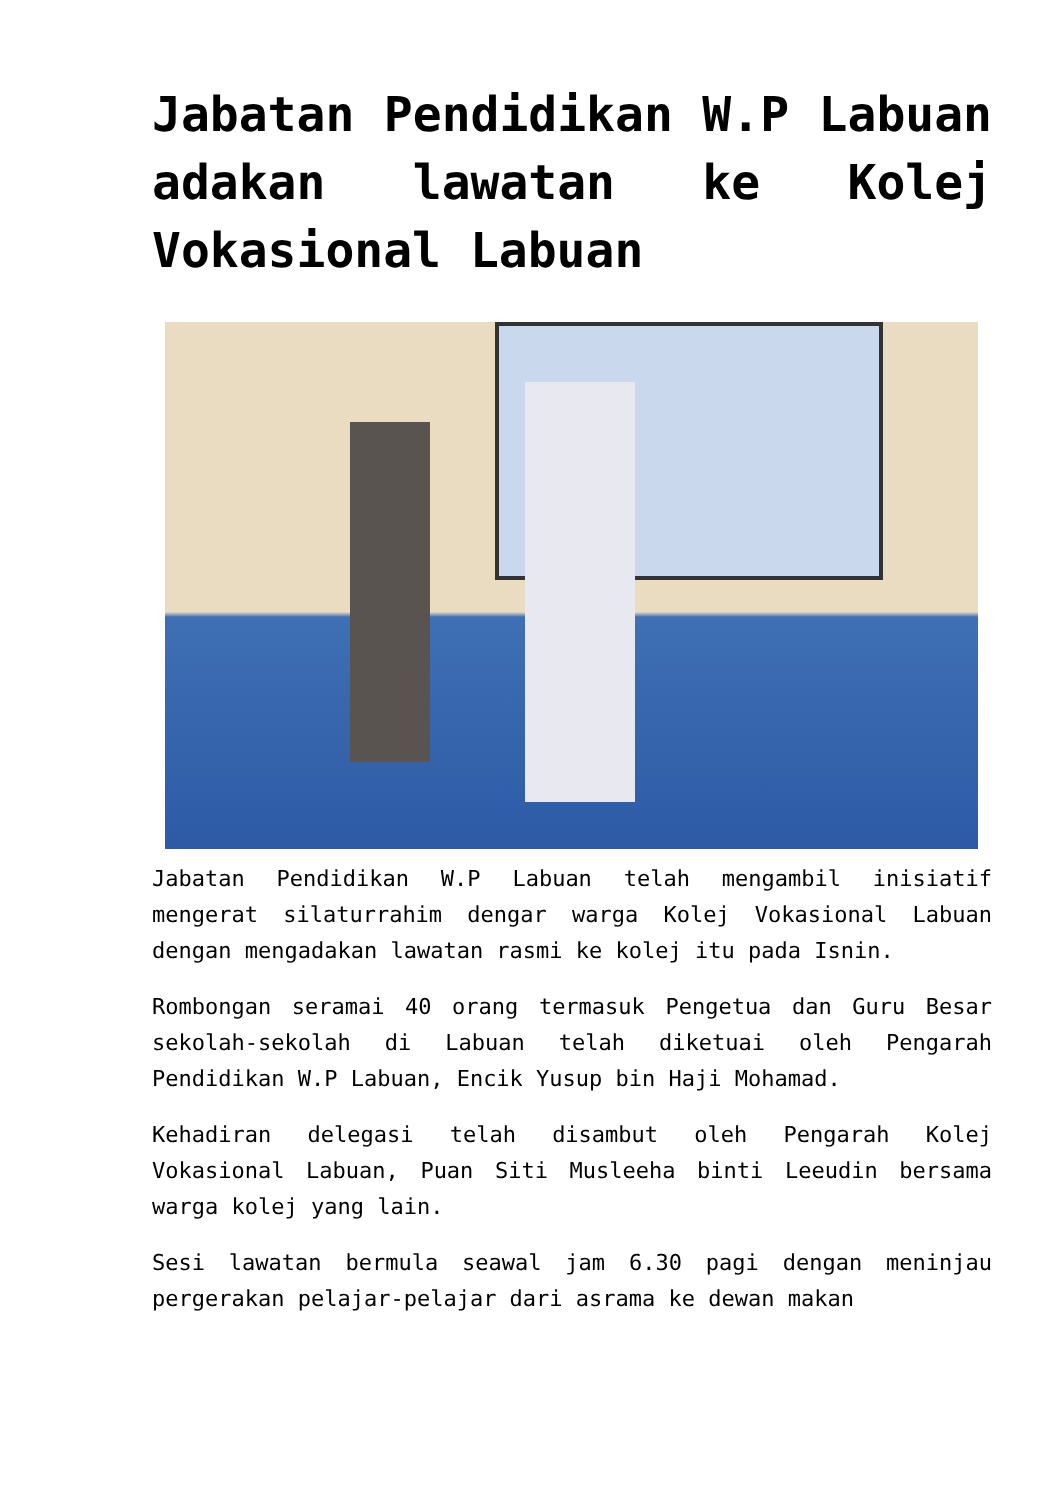Jabatan Pendidikan W.P Labuan adakan lawatan ke Kolej Vokasional Labuan
Jabatan Pendidikan W.P Labuan telah mengambil inisiatif mengerat silaturrahim dengar warga Kolej Vokasional Labuan dengan mengadakan lawatan rasmi ke kolej itu pada Isnin.
Rombongan seramai 40 orang termasuk Pengetua dan Guru Besar sekolah-sekolah di Labuan telah diketuai oleh Pengarah Pendidikan W.P Labuan, Encik Yusup bin Haji Mohamad.
Kehadiran delegasi telah disambut oleh Pengarah Kolej Vokasional Labuan, Puan Siti Musleeha binti Leeudin bersama warga kolej yang lain.
Sesi lawatan bermula seawal jam 6.30 pagi dengan meninjau pergerakan pelajar-pelajar dari asrama ke dewan makan